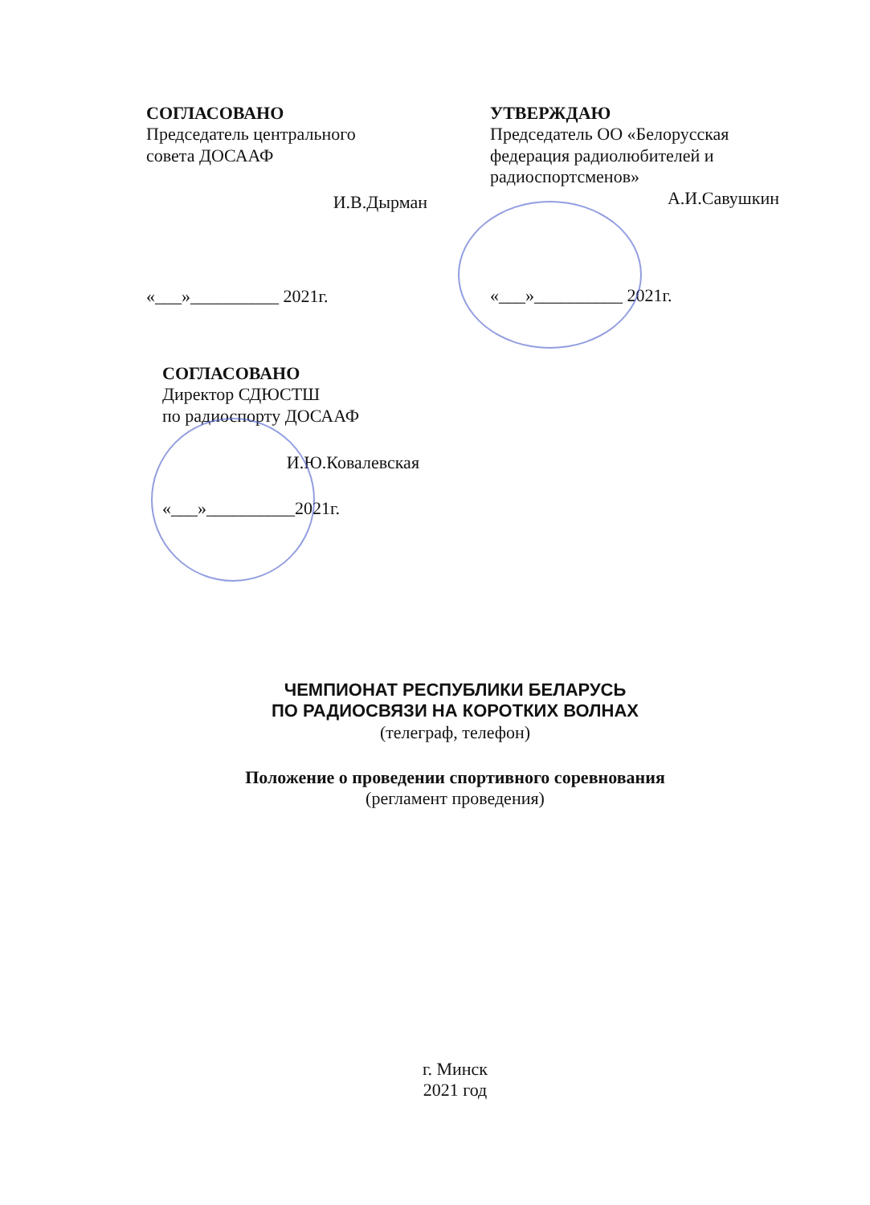СОГЛАСОВАНО
Председатель центрального
совета ДОСААФ
И.В.Дырман
«___»__________ 2021г.
УТВЕРЖДАЮ
Председатель ОО «Белорусская федерация радиолюбителей и радиоспортсменов»
А.И.Савушкин
«___»__________ 2021г.
СОГЛАСОВАНО
Директор СДЮСТШ
по радиоспорту ДОСААФ
И.Ю.Ковалевская
«___»__________2021г.
ЧЕМПИОНАТ РЕСПУБЛИКИ БЕЛАРУСЬ
ПО РАДИОСВЯЗИ НА КОРОТКИХ ВОЛНАХ
(телеграф, телефон)
Положение о проведении спортивного соревнования
(регламент проведения)
г. Минск
2021 год